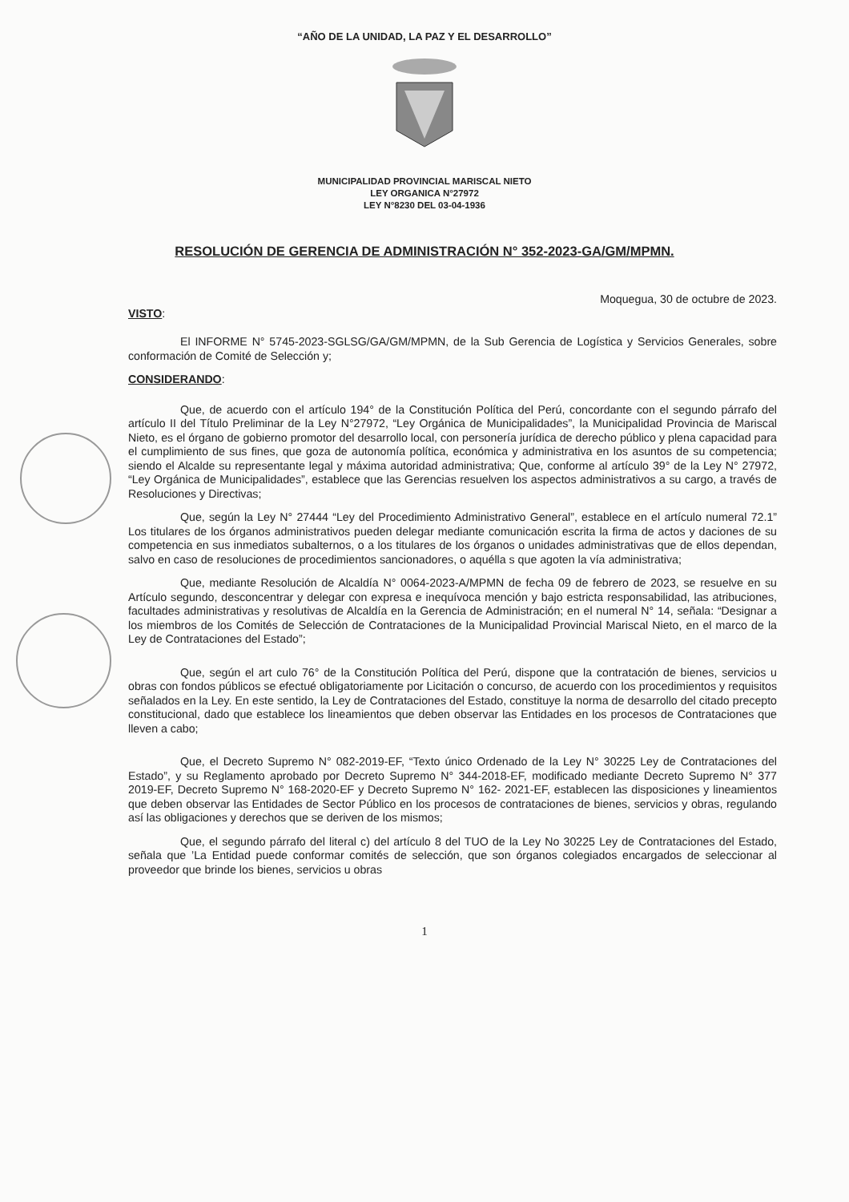“AÑO DE LA UNIDAD, LA PAZ Y EL DESARROLLO”
MUNICIPALIDAD PROVINCIAL MARISCAL NIETO
LEY ORGANICA N°27972
LEY N°8230 DEL 03-04-1936
RESOLUCIÓN DE GERENCIA DE ADMINISTRACIÓN N° 352-2023-GA/GM/MPMN.
Moquegua, 30 de octubre de 2023.
VISTO:
El INFORME N° 5745-2023-SGLSG/GA/GM/MPMN, de la Sub Gerencia de Logística y Servicios Generales, sobre conformación de Comité de Selección y;
CONSIDERANDO:
Que, de acuerdo con el artículo 194° de la Constitución Política del Perú, concordante con el segundo párrafo del artículo II del Título Preliminar de la Ley N°27972, “Ley Orgánica de Municipalidades”, la Municipalidad Provincia de Mariscal Nieto, es el órgano de gobierno promotor del desarrollo local, con personería jurídica de derecho público y plena capacidad para el cumplimiento de sus fines, que goza de autonomía política, económica y administrativa en los asuntos de su competencia; siendo el Alcalde su representante legal y máxima autoridad administrativa; Que, conforme al artículo 39° de la Ley N° 27972, “Ley Orgánica de Municipalidades”, establece que las Gerencias resuelven los aspectos administrativos a su cargo, a través de Resoluciones y Directivas;
Que, según la Ley N° 27444 “Ley del Procedimiento Administrativo General”, establece en el artículo numeral 72.1” Los titulares de los órganos administrativos pueden delegar mediante comunicación escrita la firma de actos y daciones de su competencia en sus inmediatos subalternos, o a los titulares de los órganos o unidades administrativas que de ellos dependan, salvo en caso de resoluciones de procedimientos sancionadores, o aquélla s que agoten la vía administrativa;
Que, mediante Resolución de Alcaldía N° 0064-2023-A/MPMN de fecha 09 de febrero de 2023, se resuelve en su Artículo segundo, desconcentrar y delegar con expresa e inequívoca mención y bajo estricta responsabilidad, las atribuciones, facultades administrativas y resolutivas de Alcaldía en la Gerencia de Administración; en el numeral N° 14, señala: “Designar a los miembros de los Comités de Selección de Contrataciones de la Municipalidad Provincial Mariscal Nieto, en el marco de la Ley de Contrataciones del Estado”;
Que, según el art culo 76° de la Constitución Política del Perú, dispone que la contratación de bienes, servicios u obras con fondos públicos se efectué obligatoriamente por Licitación o concurso, de acuerdo con los procedimientos y requisitos señalados en la Ley. En este sentido, la Ley de Contrataciones del Estado, constituye la norma de desarrollo del citado precepto constitucional, dado que establece los lineamientos que deben observar las Entidades en los procesos de Contrataciones que lleven a cabo;
Que, el Decreto Supremo N° 082-2019-EF, “Texto único Ordenado de la Ley N° 30225 Ley de Contrataciones del Estado”, y su Reglamento aprobado por Decreto Supremo N° 344-2018-EF, modificado mediante Decreto Supremo N° 377 2019-EF, Decreto Supremo N° 168-2020-EF y Decreto Supremo N° 162- 2021-EF, establecen las disposiciones y lineamientos que deben observar las Entidades de Sector Público en los procesos de contrataciones de bienes, servicios y obras, regulando así las obligaciones y derechos que se deriven de los mismos;
Que, el segundo párrafo del literal c) del artículo 8 del TUO de la Ley No 30225 Ley de Contrataciones del Estado, señala que ’La Entidad puede conformar comités de selección, que son órganos colegiados encargados de seleccionar al proveedor que brinde los bienes, servicios u obras
1